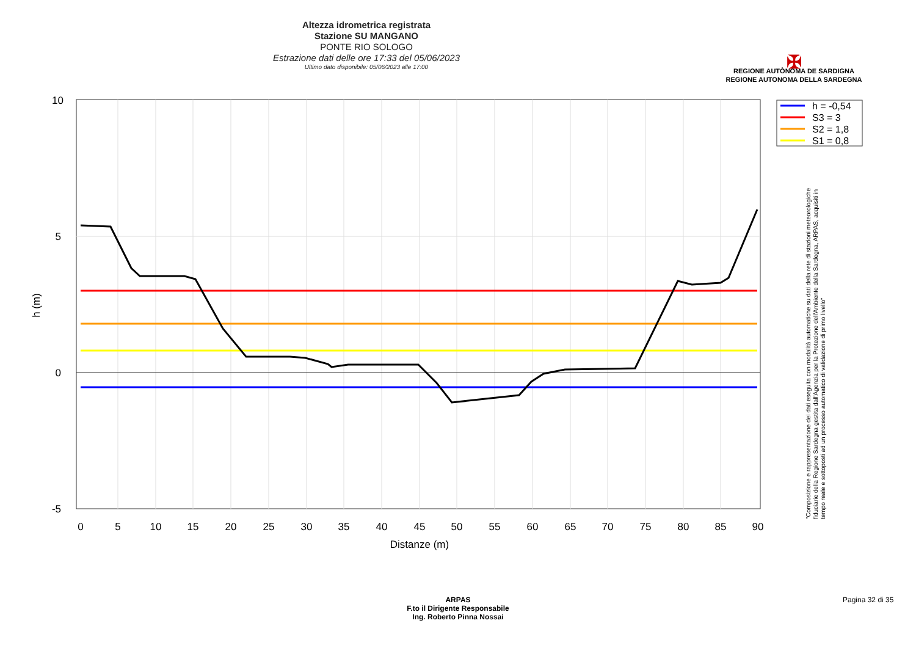Altezza idrometrica registrata
Stazione SU MANGANO
PONTE RIO SOLOGO
Estrazione dati delle ore 17:33 del 05/06/2023
Ultimo dato disponibile: 05/06/2023 alle 17:00
✠
REGIONE AUTÒNOMA DE SARDIGNA
REGIONE AUTONOMA DELLA SARDEGNA
10
5
0
-5
0
5
10
15
20
25
30
35
40
45
50
55
60
65
70
75
80
85
90
Distanze (m)
h (m)
h = -0,54
S3 = 3
S2 = 1,8
S1 = 0,8
"Composizione e rappresentazione dei dati eseguita con modalità automatiche su dati della rete di stazioni meteorologiche fiduciarie della Regione Sardegna gestita dall'Agenzia per la Protezione dell'Ambiente della Sardegna, ARPAS, acquisiti in tempo reale e sottoposti ad un processo automatico di validazione di primo livello"
ARPAS
F.to il Dirigente Responsabile
Ing. Roberto Pinna Nossai
Pagina 32 di 35